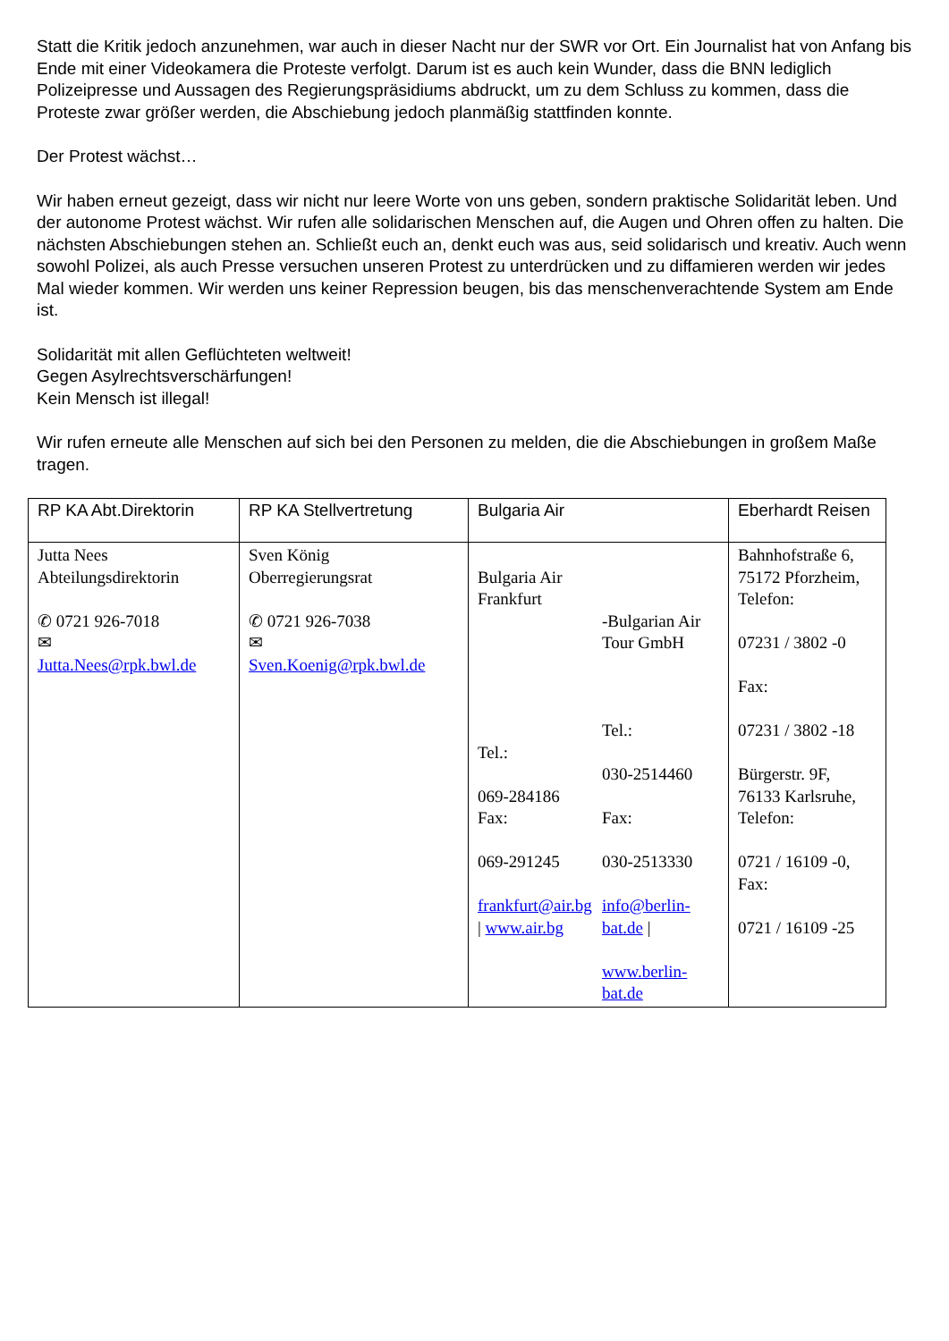Statt die Kritik jedoch anzunehmen, war auch in dieser Nacht nur der SWR vor Ort. Ein Journalist hat von Anfang bis Ende mit einer Videokamera die Proteste verfolgt. Darum ist es auch kein Wunder, dass die BNN lediglich Polizeipresse und Aussagen des Regierungspräsidiums abdruckt, um zu dem Schluss zu kommen, dass die Proteste zwar größer werden, die Abschiebung jedoch planmäßig stattfinden konnte.
Der Protest wächst…
Wir haben erneut gezeigt, dass wir nicht nur leere Worte von uns geben, sondern praktische Solidarität leben. Und der autonome Protest wächst. Wir rufen alle solidarischen Menschen auf, die Augen und Ohren offen zu halten. Die nächsten Abschiebungen stehen an. Schließt euch an, denkt euch was aus, seid solidarisch und kreativ. Auch wenn sowohl Polizei, als auch Presse versuchen unseren Protest zu unterdrücken und zu diffamieren werden wir jedes Mal wieder kommen. Wir werden uns keiner Repression beugen, bis das menschenverachtende System am Ende ist.
Solidarität mit allen Geflüchteten weltweit!
Gegen Asylrechtsverschärfungen!
Kein Mensch ist illegal!
Wir rufen erneute alle Menschen auf sich bei den Personen zu melden, die die Abschiebungen in großem Maße tragen.
| RP KA Abt.Direktorin | RP KA Stellvertretung | Bulgaria Air | Eberhardt Reisen |
| --- | --- | --- | --- |
| Jutta Nees Abteilungsdirektorin ✆ 0721 926-7018 ✉ Jutta.Nees@rpk.bwl.de | Sven König Oberregierungsrat ✆ 0721 926-7038 ✉ Sven.Koenig@rpk.bwl.de | Bulgaria Air Frankfurt Tel.: 069-284186 Fax: 069-291245 frankfurt@air.bg / www.air.bg -Bulgarian Air Tour GmbH Tel.: 030-2514460 Fax: 030-2513330 info@berlin-bat.de / www.berlin-bat.de | Bahnhofstraße 6, 75172 Pforzheim, Telefon: 07231 / 3802 -0 Fax: 07231 / 3802 -18 Bürgerstr. 9F, 76133 Karlsruhe, Telefon: 0721 / 16109 -0, Fax: 0721 / 16109 -25 |